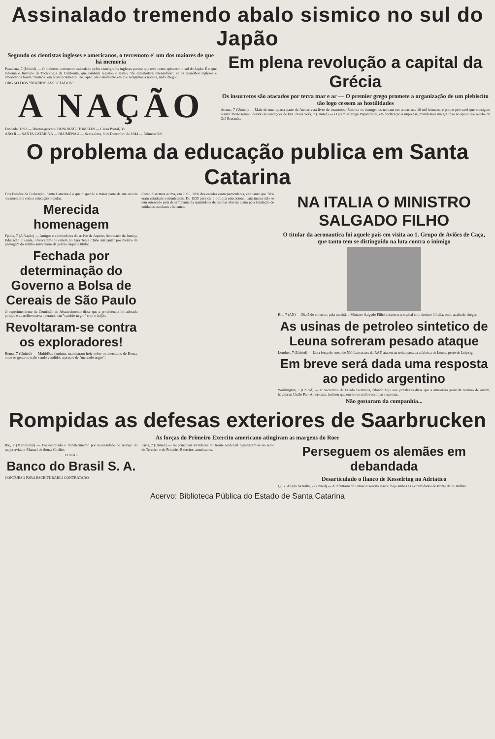Assinalado tremendo abalo sismico no sul do Japão
Segundo os cientistas ingleses e americanos, o terremoto e' um dos maiores de que há memoria
Pasadena, 7 (United) — O poderoso terremoto assinalado pelos sismógrafos ingleses parece que teve como epicentro o sul do Japão. É o que informa o Instituto de Tecnologia da California, que também registou o sismo, "de catastrófica intensidade", se os aparelhos ingleses e americanos forem "neutros" em pronunciamento. Do Japão, até o momento em que redigimos a noticia, nada chegou.
ORGÃO DOS "DIÁRIOS ASSOCIADOS"
A NAÇÃO
Fundada: 1892 — Diretor-gerente: HONORATO TOMELIN — Caixa Postal, 38
ANO II — SANTA CATARINA — BLUMENAU — Sexta-feira, 8 de Dezembro de 1944 — Número 306
Em plena revolução a capital da Grécia
Os insurretos são atacados por terra mar e ar — O premier grego promete a organização de um plebiscito tão logo cessem as hostilidades
Atenas, 7 (United) — Mais de uma quarta parte de Atenas está livre de insurretos. Embora os insurgentes tenham em armas uns 10 mil homens, é pouco provavel que consigam resistir muito tempo, devido às condições de luta. Nova York, 7 (United) — O premier grego Papandreou, em declaração à imprensa, manifestou sua gratidão ao apoio que recebe da Grã Bretanha.
O problema da educação publica em Santa Catarina
Dos Estados da Federação, Santa Catarina é o que dispende a maior parte de sua receita orçamentaria com a educação popular.
Merecida homenagem
Fpolis, 7 (A Nação) — Amigos e admiradores do sr. Ivo de Aquino, Secretario da Justiça, Educação e Saude, ofereceram-lhe ontem no Lira Tenis Clube um jantar por motivo da passagem do sétimo aniversario da gestão daquele titular.
Fechada por determinação do Governo a Bolsa de Cereais de São Paulo
O superintendente da Comissão de Abastecimento disse que a providencia foi adotada porque o aparelho estava operando em "cambio negro" com o feijão.
Revoltaram-se contra os exploradores!
Roma, 7 (United) — Multidões famintas marcharam hoje sobre os mercados de Roma, onde os generos estão sendo vendidos a preços de "mercado negro".
Como dissemos acima, em 1935, 30% das escolas eram particulares, enquanto que 70% eram estaduais e municipais. De 1935 para cá, a politica educacional catarinense não se tem orientado pela determinante da quantidade de escolas abertas e sim pela fundação de unidades escolares eficientes.
NA ITALIA O MINISTRO SALGADO FILHO
O titular da aeronautica foi aquele país em visita ao 1. Grupo de Aviões de Caça, que tanto tem se distinguido na luta contra o inimigo
Rio, 7 (AN) — Dia 5 do corrente, pela manhã, o Ministro Salgado Filho deixou esta capital com destino à Italia, onde acaba de chegar.
As usinas de petroleo sintetico de Leuna sofreram pesado ataque
Londres, 7 (United) — Uma força de cerca de 500 Lancasters da RAF, atacou na noite passada a fabrica de Leuna, perto de Leipzig.
Em breve será dada uma resposta ao pedido argentino
Washington, 7 (United) — O Secretario de Estado Stettinius, falando hoje aos jornalistas disse que a atmosfera geral da reunião de ontem, havida na União Pan-Americana, indicou que em breve serão recebidas respostas.
Não gostaram da companhia...
Rompidas as defesas exteriores de Saarbrucken
As forças do Primeiro Exercito americano atingiram as margens do Roer
Rio, 7 (Meridional) — Foi decretado o transferimento por necessidade de serviço do major aviador Manuel de Souza Coelho.
EDITAL
Banco do Brasil S. A.
CONCURSO PARA ESCRITURARIO CONTRATADO
Paris, 7 (United) — As principais atividades no fronte ocidental registraram-se no setor do Terceiro e do Primeiro Exercitos americanos.
Perseguem os alemães em debandada
Desarticulado o flanco de Kesselring no Adriatico
Q. G. Aliado na Italia, 7 (United) — A infantaria do Oitavo Exercito atacou hoje ambas as extremidades do fronte de 25 milhas.
Acervo: Biblioteca Pública do Estado de Santa Catarina